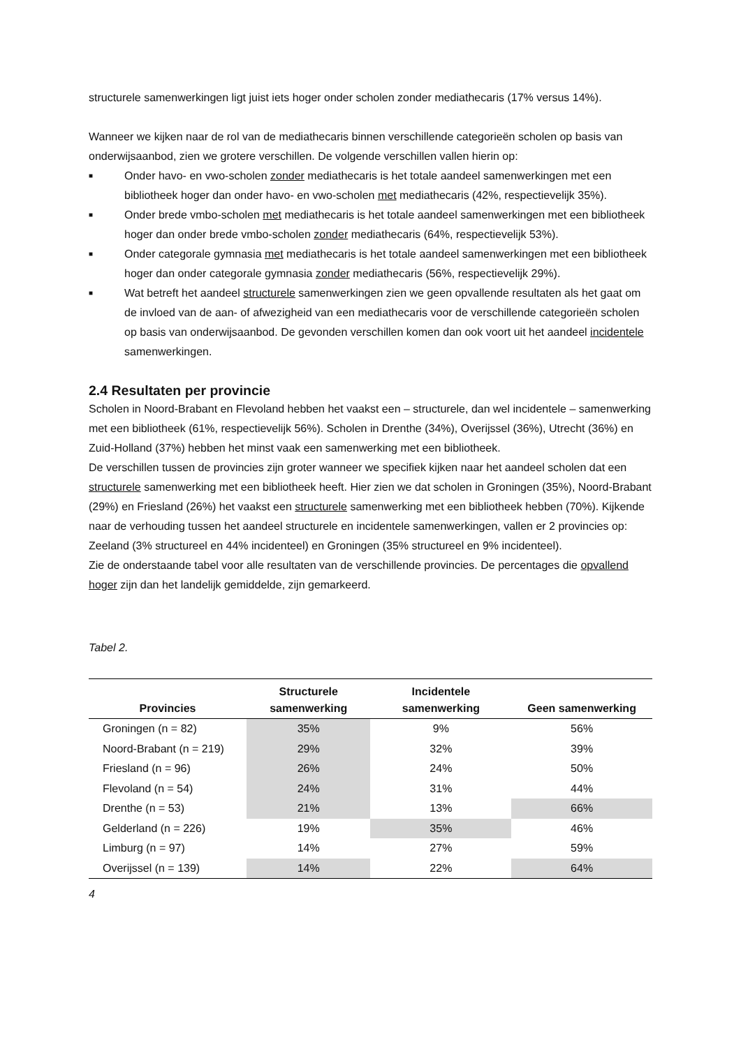structurele samenwerkingen ligt juist iets hoger onder scholen zonder mediathecaris (17% versus 14%).
Wanneer we kijken naar de rol van de mediathecaris binnen verschillende categorieën scholen op basis van onderwijsaanbod, zien we grotere verschillen. De volgende verschillen vallen hierin op:
■ Onder havo- en vwo-scholen zonder mediathecaris is het totale aandeel samenwerkingen met een bibliotheek hoger dan onder havo- en vwo-scholen met mediathecaris (42%, respectievelijk 35%).
■ Onder brede vmbo-scholen met mediathecaris is het totale aandeel samenwerkingen met een bibliotheek hoger dan onder brede vmbo-scholen zonder mediathecaris (64%, respectievelijk 53%).
■ Onder categorale gymnasia met mediathecaris is het totale aandeel samenwerkingen met een bibliotheek hoger dan onder categorale gymnasia zonder mediathecaris (56%, respectievelijk 29%).
■ Wat betreft het aandeel structurele samenwerkingen zien we geen opvallende resultaten als het gaat om de invloed van de aan- of afwezigheid van een mediathecaris voor de verschillende categorieën scholen op basis van onderwijsaanbod. De gevonden verschillen komen dan ook voort uit het aandeel incidentele samenwerkingen.
2.4 Resultaten per provincie
Scholen in Noord-Brabant en Flevoland hebben het vaakst een – structurele, dan wel incidentele – samenwerking met een bibliotheek (61%, respectievelijk 56%). Scholen in Drenthe (34%), Overijssel (36%), Utrecht (36%) en Zuid-Holland (37%) hebben het minst vaak een samenwerking met een bibliotheek.
De verschillen tussen de provincies zijn groter wanneer we specifiek kijken naar het aandeel scholen dat een structurele samenwerking met een bibliotheek heeft. Hier zien we dat scholen in Groningen (35%), Noord-Brabant (29%) en Friesland (26%) het vaakst een structurele samenwerking met een bibliotheek hebben (70%). Kijkende naar de verhouding tussen het aandeel structurele en incidentele samenwerkingen, vallen er 2 provincies op: Zeeland (3% structureel en 44% incidenteel) en Groningen (35% structureel en 9% incidenteel).
Zie de onderstaande tabel voor alle resultaten van de verschillende provincies. De percentages die opvallend hoger zijn dan het landelijk gemiddelde, zijn gemarkeerd.
Tabel 2.
| Provincies | Structurele samenwerking | Incidentele samenwerking | Geen samenwerking |
| --- | --- | --- | --- |
| Groningen (n = 82) | 35% | 9% | 56% |
| Noord-Brabant (n = 219) | 29% | 32% | 39% |
| Friesland (n = 96) | 26% | 24% | 50% |
| Flevoland (n = 54) | 24% | 31% | 44% |
| Drenthe (n = 53) | 21% | 13% | 66% |
| Gelderland (n = 226) | 19% | 35% | 46% |
| Limburg (n = 97) | 14% | 27% | 59% |
| Overijssel (n = 139) | 14% | 22% | 64% |
4